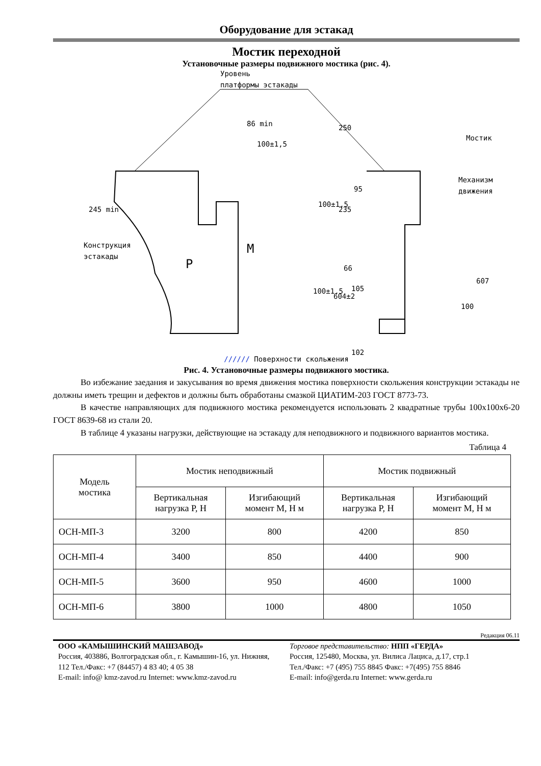Оборудование для эстакад
Мостик переходной
Установочные размеры подвижного мостика (рис. 4).
Уровень
платформы эстакады
86 min
100±1,5
250
Мостик
Механизм
движения
Конструкция
эстакады
M
P
245 min
100±1,5
235
95
66
105
102
100±1,5
604±2
607
100
////// Поверхности скольжения
Рис. 4. Установочные размеры подвижного мостика.
Во избежание заедания и закусывания во время движения мостика поверхности скольжения конструкции эстакады не должны иметь трещин и дефектов и должны быть обработаны смазкой ЦИАТИМ-203 ГОСТ 8773-73.
В качестве направляющих для подвижного мостика рекомендуется использовать 2 квадратные трубы 100х100х6-20 ГОСТ 8639-68 из стали 20.
В таблице 4 указаны нагрузки, действующие на эстакаду для неподвижного и подвижного вариантов мостика.
Таблица 4
| Модель мостика | Мостик неподвижный | | Мостик подвижный | |
| --- | --- | --- | --- | --- |
| | Вертикальная нагрузка P, Н | Изгибающий момент M, Н м | Вертикальная нагрузка P, Н | Изгибающий момент M, Н м |
| ОСН-МП-3 | 3200 | 800 | 4200 | 850 |
| ОСН-МП-4 | 3400 | 850 | 4400 | 900 |
| ОСН-МП-5 | 3600 | 950 | 4600 | 1000 |
| ОСН-МП-6 | 3800 | 1000 | 4800 | 1050 |
Редакция 06.11
ООО «КАМЫШИНСКИЙ МАШЗАВОД»
Россия, 403886, Волгоградская обл., г. Камышин-16, ул. Нижняя, 112 Тел./Факс: +7 (84457) 4 83 40; 4 05 38
E-mail: info@ kmz-zavod.ru Internet: www.kmz-zavod.ru
Торговое представительство: НПП «ГЕРДА»
Россия, 125480, Москва, ул. Вилиса Лациса, д.17, стр.1
Тел./Факс: +7 (495) 755 8845 Факс: +7(495) 755 8846
E-mail: info@gerda.ru Internet: www.gerda.ru